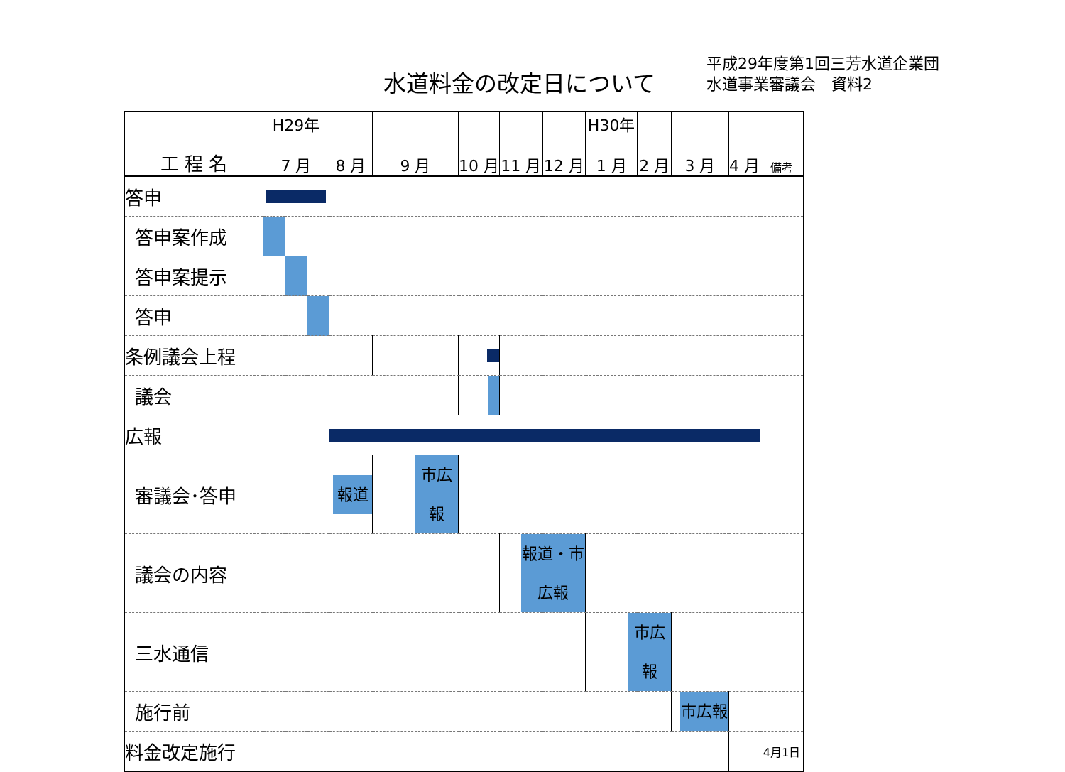水道料金の改定日について
平成29年度第1回三芳水道企業団
水道事業審議会　資料2
| 工 程 名 | H29年 7 月 | | | 8 月 | 9 月 | 10 月 | 11 月 | 12 月 | H30年 1 月 | 2 月 | 3 月 | 4 月 | 備考 |
| --- | --- | --- | --- | --- | --- | --- | --- | --- | --- | --- | --- | --- | --- |
| 答申 | | | | | | | | | | | | | |
| 答申案作成 | | | | | | | | | | | | | |
| 答申案提示 | | | | | | | | | | | | | |
| 答申 | | | | | | | | | | | | | |
| 条例議会上程 | | | | | | | | | | | | | |
| 議会 | | | | | | | | | | | | | |
| 広報 | | | | | | | | | | | | | |
| 審議会･答申 | | | | 報道 | 市広報 | | | | | | | | |
| 議会の内容 | | | | | | | 報道・市広報 | | | | | | |
| 三水通信 | | | | | | | | | 市広報 | | | | |
| 施行前 | | | | | | | | | | | 市広報 | | |
| 料金改定施行 | | | | | | | | | | | | | 4月1日 |